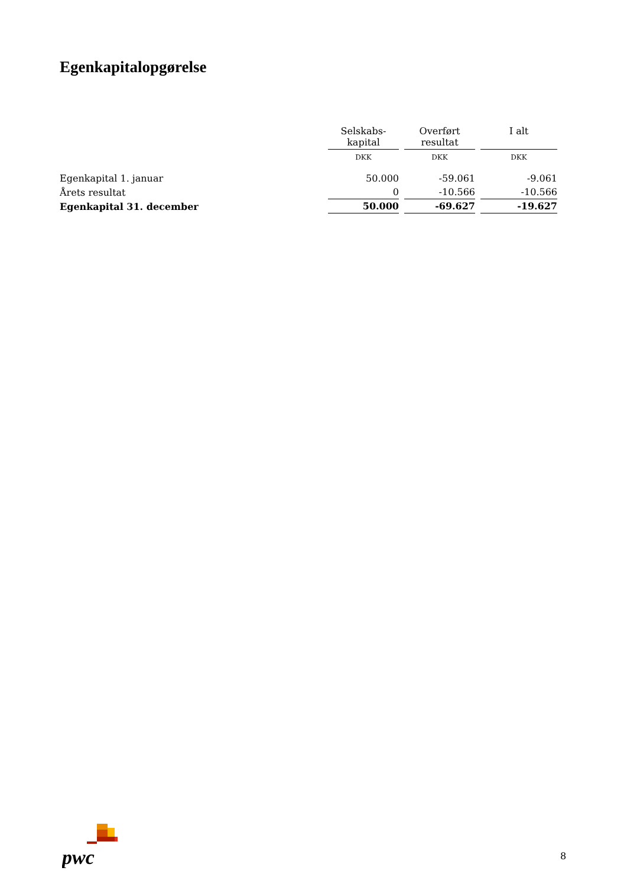Egenkapitalopgørelse
| | Selskabs- kapital | Overført resultat | I alt |
| --- | --- | --- | --- |
| | DKK | DKK | DKK |
| Egenkapital 1. januar | 50.000 | -59.061 | -9.061 |
| Årets resultat | 0 | -10.566 | -10.566 |
| Egenkapital 31. december | 50.000 | -69.627 | -19.627 |
pwc
8